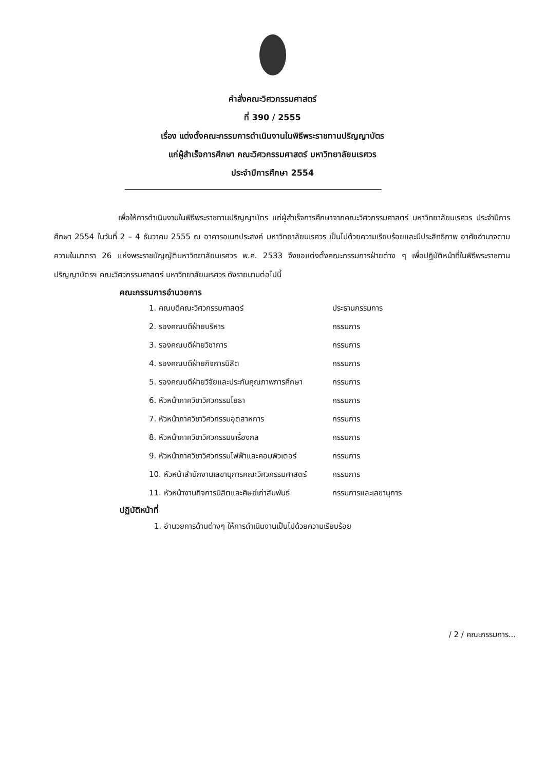คำสั่งคณะวิศวกรรมศาสตร์
ที่ 390 / 2555
เรื่อง แต่งตั้งคณะกรรมการดำเนินงานในพิธีพระราชทานปริญญาบัตร
แก่ผู้สำเร็จการศึกษา คณะวิศวกรรมศาสตร์ มหาวิทยาลัยนเรศวร
ประจำปีการศึกษา 2554
เพื่อให้การดำเนินงานในพิธีพระราชทานปริญญาบัตร แก่ผู้สำเร็จการศึกษาจากคณะวิศวกรรมศาสตร์ มหาวิทยาลัยนเรศวร ประจำปีการศึกษา 2554 ในวันที่ 2 – 4 ธันวาคม 2555 ณ อาคารอเนกประสงค์ มหาวิทยาลัยนเรศวร เป็นไปด้วยความเรียบร้อยและมีประสิทธิภาพ อาศัยอำนาจตามความในมาตรา 26 แห่งพระราชบัญญัติมหาวิทยาลัยนเรศวร พ.ศ. 2533 จึงขอแต่งตั้งคณะกรรมการฝ่ายต่าง ๆ เพื่อปฏิบัติหน้าที่ในพิธีพระราชทานปริญญาบัตรฯ คณะวิศวกรรมศาสตร์ มหาวิทยาลัยนเรศวร ดังรายนามต่อไปนี้
คณะกรรมการอำนวยการ
| 1. คณบดีคณะวิศวกรรมศาสตร์ | ประธานกรรมการ |
| 2. รองคณบดีฝ่ายบริหาร | กรรมการ |
| 3. รองคณบดีฝ่ายวิชาการ | กรรมการ |
| 4. รองคณบดีฝ่ายกิจการนิสิต | กรรมการ |
| 5. รองคณบดีฝ่ายวิจัยและประกันคุณภาพการศึกษา | กรรมการ |
| 6. หัวหน้าภาควิชาวิศวกรรมโยธา | กรรมการ |
| 7. หัวหน้าภาควิชาวิศวกรรมอุตสาหการ | กรรมการ |
| 8. หัวหน้าภาควิชาวิศวกรรมเครื่องกล | กรรมการ |
| 9. หัวหน้าภาควิชาวิศวกรรมไฟฟ้าและคอมพิวเตอร์ | กรรมการ |
| 10. หัวหน้าสำนักงานเลขานุการคณะวิศวกรรมศาสตร์ | กรรมการ |
| 11. หัวหน้างานกิจการนิสิตและศิษย์เก่าสัมพันธ์ | กรรมการและเลขานุการ |
ปฏิบัติหน้าที่
1. อำนวยการด้านต่างๆ ให้การดำเนินงานเป็นไปด้วยความเรียบร้อย
/ 2 / คณะกรรมการ...